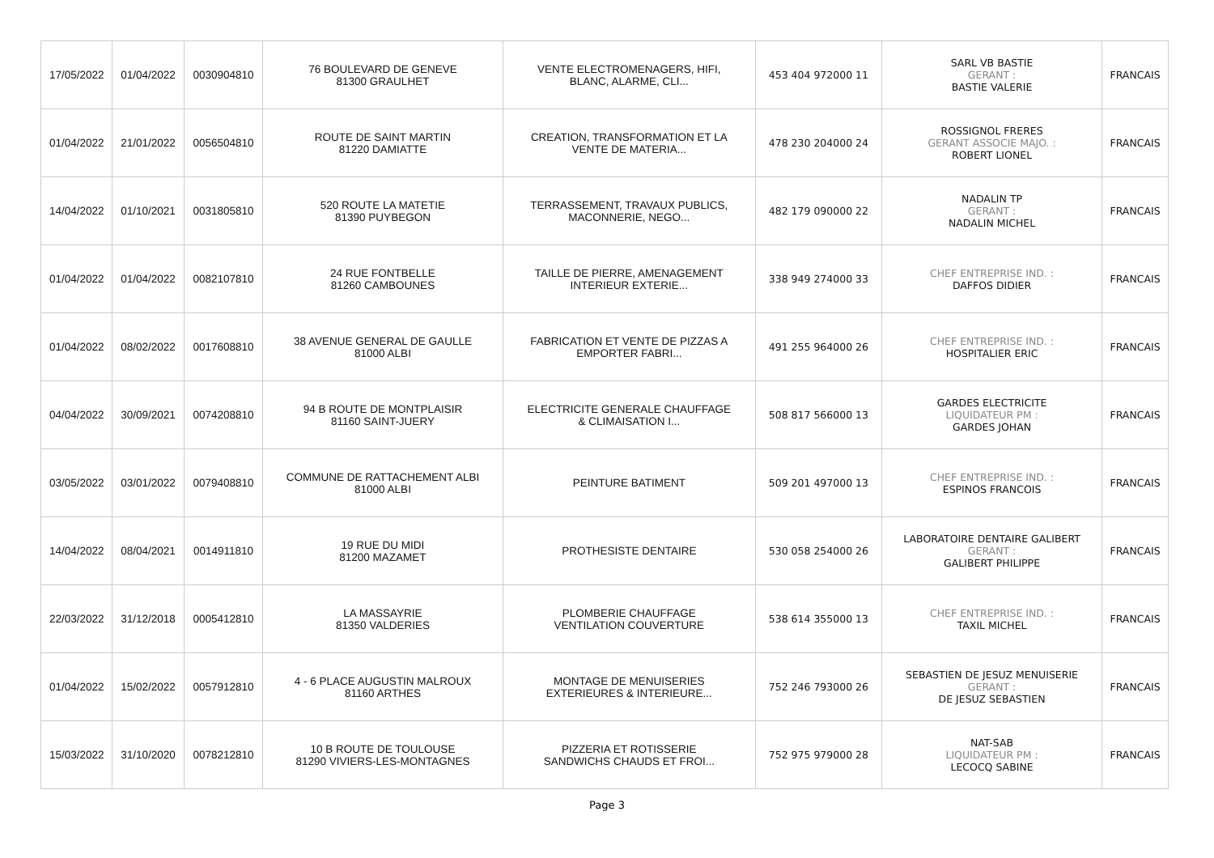| 17/05/2022 | 01/04/2022 | 0030904810 | 76 BOULEVARD DE GENEVE 81300 GRAULHET | VENTE ELECTROMENAGERS, HIFI, BLANC, ALARME, CLI... | 453 404 972000 11 | SARL VB BASTIE GERANT : BASTIE VALERIE | FRANCAIS |
| 01/04/2022 | 21/01/2022 | 0056504810 | ROUTE DE SAINT MARTIN 81220 DAMIATTE | CREATION, TRANSFORMATION ET LA VENTE DE MATERIA... | 478 230 204000 24 | ROSSIGNOL FRERES GERANT ASSOCIE MAJO. : ROBERT LIONEL | FRANCAIS |
| 14/04/2022 | 01/10/2021 | 0031805810 | 520 ROUTE LA MATETIE 81390 PUYBEGON | TERRASSEMENT, TRAVAUX PUBLICS, MACONNERIE, NEGO... | 482 179 090000 22 | NADALIN TP GERANT : NADALIN MICHEL | FRANCAIS |
| 01/04/2022 | 01/04/2022 | 0082107810 | 24 RUE FONTBELLE 81260 CAMBOUNES | TAILLE DE PIERRE, AMENAGEMENT INTERIEUR EXTERIE... | 338 949 274000 33 | CHEF ENTREPRISE IND. : DAFFOS DIDIER | FRANCAIS |
| 01/04/2022 | 08/02/2022 | 0017608810 | 38 AVENUE GENERAL DE GAULLE 81000 ALBI | FABRICATION ET VENTE DE PIZZAS A EMPORTER FABRI... | 491 255 964000 26 | CHEF ENTREPRISE IND. : HOSPITALIER ERIC | FRANCAIS |
| 04/04/2022 | 30/09/2021 | 0074208810 | 94 B ROUTE DE MONTPLAISIR 81160 SAINT-JUERY | ELECTRICITE GENERALE CHAUFFAGE & CLIMAISATION I... | 508 817 566000 13 | GARDES ELECTRICITE LIQUIDATEUR PM : GARDES JOHAN | FRANCAIS |
| 03/05/2022 | 03/01/2022 | 0079408810 | COMMUNE DE RATTACHEMENT ALBI 81000 ALBI | PEINTURE BATIMENT | 509 201 497000 13 | CHEF ENTREPRISE IND. : ESPINOS FRANCOIS | FRANCAIS |
| 14/04/2022 | 08/04/2021 | 0014911810 | 19 RUE DU MIDI 81200 MAZAMET | PROTHESISTE DENTAIRE | 530 058 254000 26 | LABORATOIRE DENTAIRE GALIBERT GERANT : GALIBERT PHILIPPE | FRANCAIS |
| 22/03/2022 | 31/12/2018 | 0005412810 | LA MASSAYRIE 81350 VALDERIES | PLOMBERIE CHAUFFAGE VENTILATION COUVERTURE | 538 614 355000 13 | CHEF ENTREPRISE IND. : TAXIL MICHEL | FRANCAIS |
| 01/04/2022 | 15/02/2022 | 0057912810 | 4 - 6 PLACE AUGUSTIN MALROUX 81160 ARTHES | MONTAGE DE MENUISERIES EXTERIEURES & INTERIEURE... | 752 246 793000 26 | SEBASTIEN DE JESUZ MENUISERIE GERANT : DE JESUZ SEBASTIEN | FRANCAIS |
| 15/03/2022 | 31/10/2020 | 0078212810 | 10 B ROUTE DE TOULOUSE 81290 VIVIERS-LES-MONTAGNES | PIZZERIA ET ROTISSERIE SANDWICHS CHAUDS ET FROI... | 752 975 979000 28 | NAT-SAB LIQUIDATEUR PM : LECOCQ SABINE | FRANCAIS |
Page 3